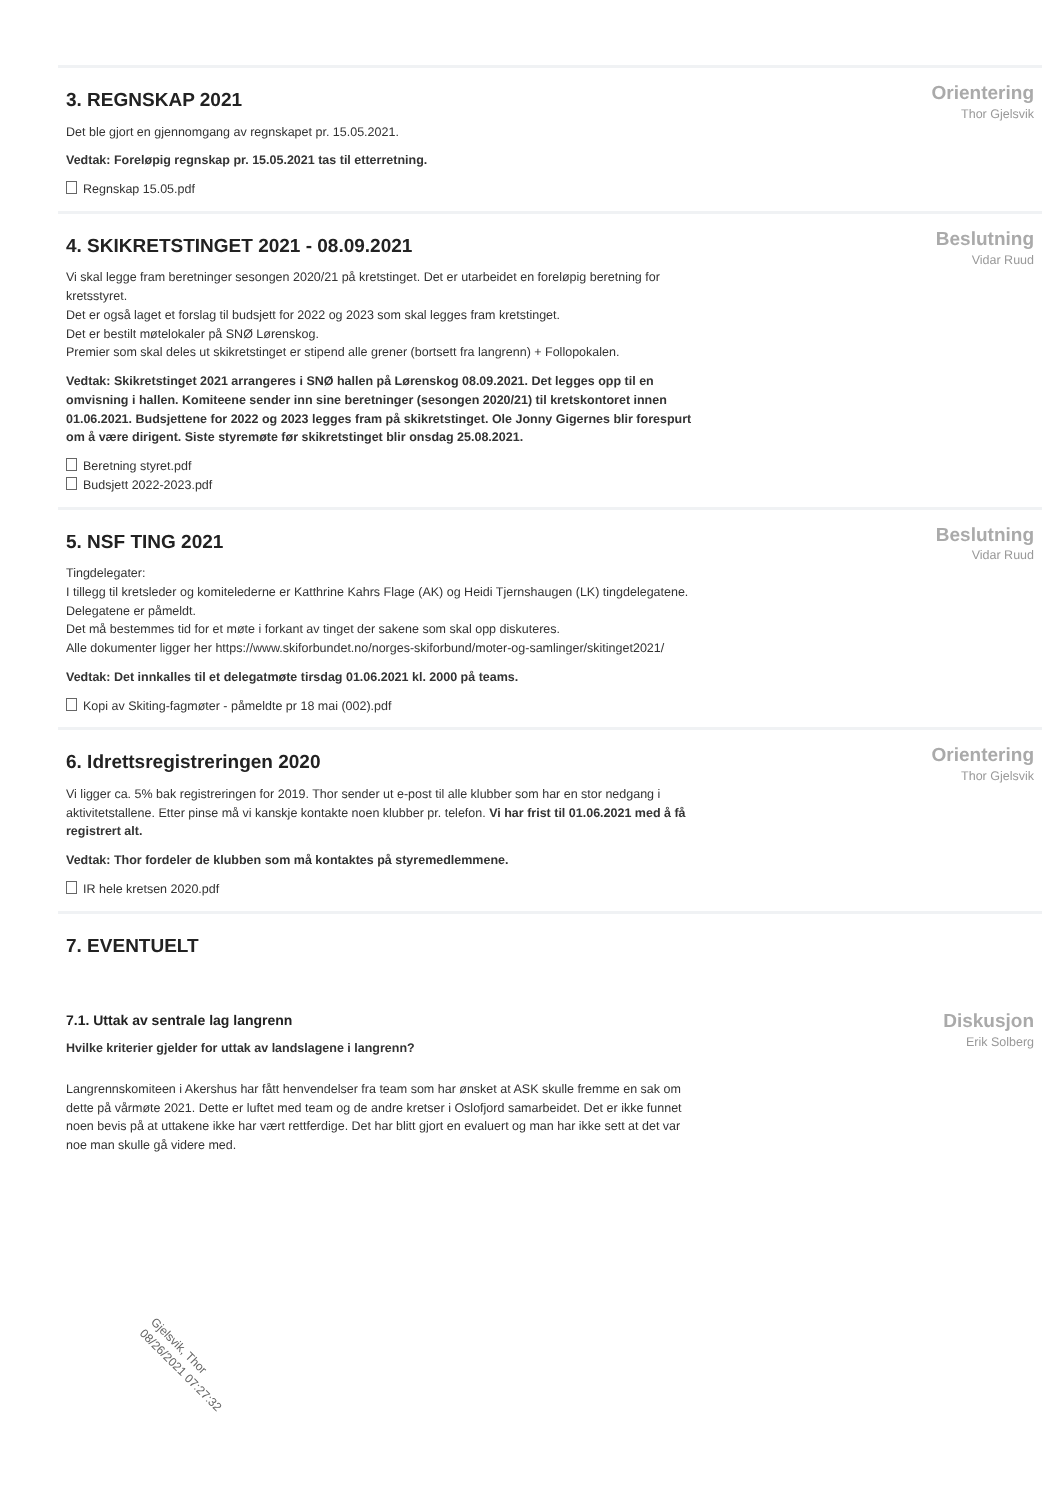3. REGNSKAP 2021
Det ble gjort en gjennomgang av regnskapet pr. 15.05.2021.
Vedtak: Foreløpig regnskap pr. 15.05.2021 tas til etterretning.
Regnskap 15.05.pdf
Orientering
Thor Gjelsvik
4. SKIKRETSTINGET 2021 - 08.09.2021
Vi skal legge fram beretninger sesongen 2020/21 på kretstinget. Det er utarbeidet en foreløpig beretning for kretsstyret.
Det er også laget et forslag til budsjett for 2022 og 2023 som skal legges fram kretstinget.
Det er bestilt møtelokaler på SNØ Lørenskog.
Premier som skal deles ut skikretstinget er stipend alle grener (bortsett fra langrenn) + Follopokalen.
Vedtak: Skikretstinget 2021 arrangeres i SNØ hallen på Lørenskog 08.09.2021. Det legges opp til en omvisning i hallen. Komiteene sender inn sine beretninger (sesongen 2020/21) til kretskontoret innen 01.06.2021. Budsjettene for 2022 og 2023 legges fram på skikretstinget. Ole Jonny Gigernes blir forespurt om å være dirigent. Siste styremøte før skikretstinget blir onsdag 25.08.2021.
Beretning styret.pdf
Budsjett 2022-2023.pdf
Beslutning
Vidar Ruud
5. NSF TING 2021
Tingdelegater:
I tillegg til kretsleder og komitelederne er Katthrine Kahrs Flage (AK) og Heidi Tjernshaugen (LK) tingdelegatene.
Delegatene er påmeldt.
Det må bestemmes tid for et møte i forkant av tinget der sakene som skal opp diskuteres.
Alle dokumenter ligger her https://www.skiforbundet.no/norges-skiforbund/moter-og-samlinger/skitinget2021/
Vedtak: Det innkalles til et delegatmøte tirsdag 01.06.2021 kl. 2000 på teams.
Kopi av Skiting-fagmøter - påmeldte pr 18 mai (002).pdf
Beslutning
Vidar Ruud
6. Idrettsregistreringen 2020
Vi ligger ca. 5% bak registreringen for 2019. Thor sender ut e-post til alle klubber som har en stor nedgang i aktivitetstallene. Etter pinse må vi kanskje kontakte noen klubber pr. telefon. Vi har frist til 01.06.2021 med å få registrert alt.
Vedtak: Thor fordeler de klubben som må kontaktes på styremedlemmene.
IR hele kretsen 2020.pdf
Orientering
Thor Gjelsvik
7. EVENTUELT
7.1. Uttak av sentrale lag langrenn
Hvilke kriterier gjelder for uttak av landslagene i langrenn?
Langrennskomiteen i Akershus har fått henvendelser fra team som har ønsket at ASK skulle fremme en sak om dette på vårmøte 2021. Dette er luftet med team og de andre kretser i Oslofjord samarbeidet. Det er ikke funnet noen bevis på at uttakene ikke har vært rettferdige. Det har blitt gjort en evaluert og man har ikke sett at det var noe man skulle gå videre med.
Diskusjon
Erik Solberg
Gjelsvik, Thor
08/26/2021 07:27:32